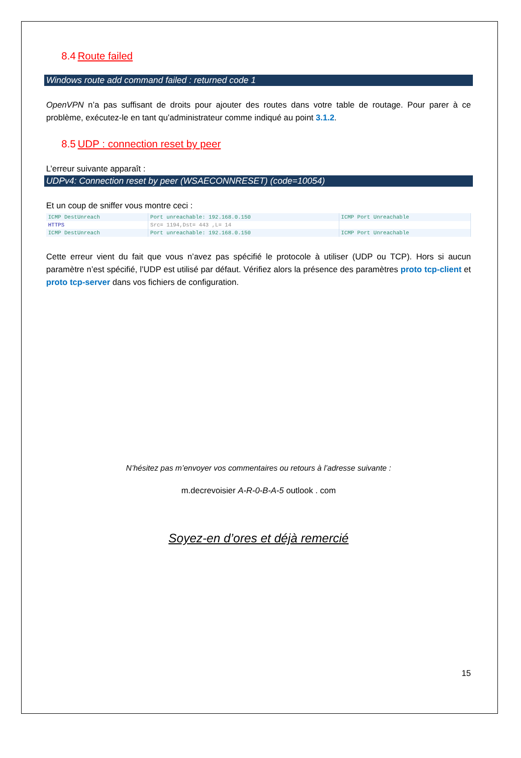8.4 Route failed
Windows route add command failed : returned code 1
OpenVPN n’a pas suffisant de droits pour ajouter des routes dans votre table de routage. Pour parer à ce problème, exécutez-le en tant qu’administrateur comme indiqué au point 3.1.2.
8.5 UDP : connection reset by peer
L’erreur suivante apparaît :
UDPv4: Connection reset by peer (WSAECONNRESET) (code=10054)
Et un coup de sniffer vous montre ceci :
| ICMP DestUnreach | Port unreachable: 192.168.0.150 | ICMP Port Unreachable |
| HTTPS | Src= 1194,Dst= 443 ,L= 14 | |
| ICMP DestUnreach | Port unreachable: 192.168.0.150 | ICMP Port Unreachable |
Cette erreur vient du fait que vous n’avez pas spécifié le protocole à utiliser (UDP ou TCP). Hors si aucun paramètre n’est spécifié, l’UDP est utilisé par défaut. Vérifiez alors la présence des paramètres proto tcp-client et proto tcp-server dans vos fichiers de configuration.
N’hésitez pas m’envoyer vos commentaires ou retours à l’adresse suivante :
m.decrevoisier A-R-0-B-A-5 outlook . com
Soyez-en d’ores et déjà remercié
15